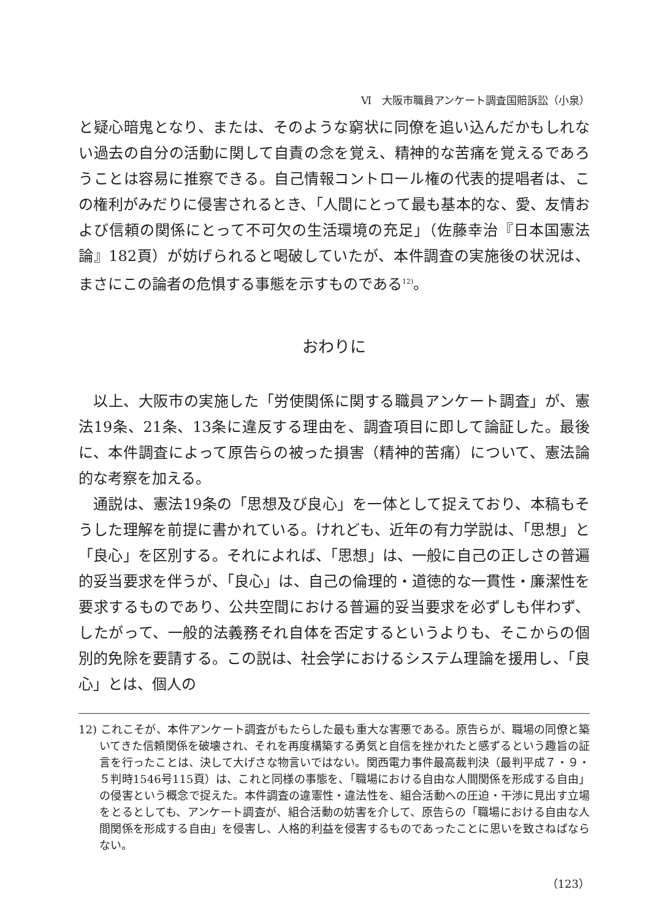Ⅵ　大阪市職員アンケート調査国賠訴訟（小泉）
と疑心暗鬼となり、または、そのような窮状に同僚を追い込んだかもしれない過去の自分の活動に関して自責の念を覚え、精神的な苦痛を覚えるであろうことは容易に推察できる。自己情報コントロール権の代表的提唱者は、この権利がみだりに侵害されるとき、「人間にとって最も基本的な、愛、友情および信頼の関係にとって不可欠の生活環境の充足」（佐藤幸治『日本国憲法論』182頁）が妨げられると喝破していたが、本件調査の実施後の状況は、まさにこの論者の危惧する事態を示すものである<sup>12)</sup>。
おわりに
以上、大阪市の実施した「労使関係に関する職員アンケート調査」が、憲法19条、21条、13条に違反する理由を、調査項目に即して論証した。最後に、本件調査によって原告らの被った損害（精神的苦痛）について、憲法論的な考察を加える。
通説は、憲法19条の「思想及び良心」を一体として捉えており、本稿もそうした理解を前提に書かれている。けれども、近年の有力学説は、「思想」と「良心」を区別する。それによれば、「思想」は、一般に自己の正しさの普遍的妥当要求を伴うが、「良心」は、自己の倫理的・道徳的な一貫性・廉潔性を要求するものであり、公共空間における普遍的妥当要求を必ずしも伴わず、したがって、一般的法義務それ自体を否定するというよりも、そこからの個別的免除を要請する。この説は、社会学におけるシステム理論を援用し、「良心」とは、個人の
12) これこそが、本件アンケート調査がもたらした最も重大な害悪である。原告らが、職場の同僚と築いてきた信頼関係を破壊され、それを再度構築する勇気と自信を挫かれたと感ずるという趣旨の証言を行ったことは、決して大げさな物言いではない。関西電力事件最高裁判決（最判平成７・９・５判時1546号115頁）は、これと同様の事態を、「職場における自由な人間関係を形成する自由」の侵害という概念で捉えた。本件調査の違憲性・違法性を、組合活動への圧迫・干渉に見出す立場をとるとしても、アンケート調査が、組合活動の妨害を介して、原告らの「職場における自由な人間関係を形成する自由」を侵害し、人格的利益を侵害するものであったことに思いを致さねばならない。
（123）